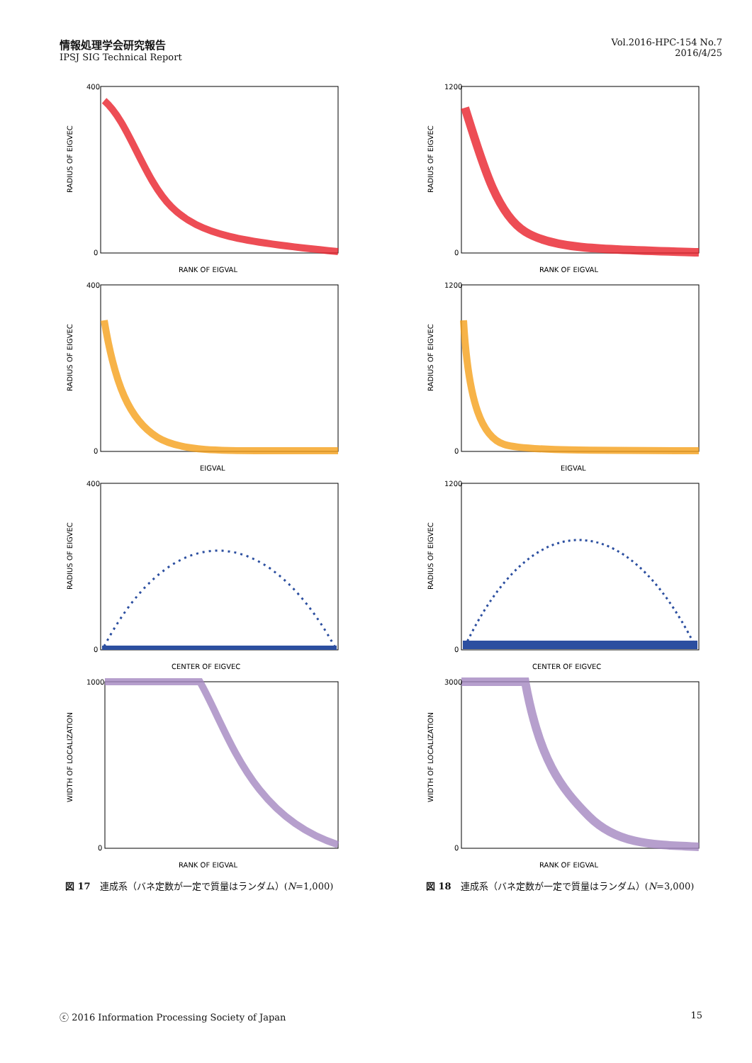情報処理学会研究報告
IPSJ SIG Technical Report
Vol.2016-HPC-154 No.7
2016/4/25
400
0
RANK OF EIGVAL
RADIUS OF EIGVEC
400
0
EIGVAL
RADIUS OF EIGVEC
400
0
CENTER OF EIGVEC
RADIUS OF EIGVEC
1000
0
RANK OF EIGVAL
WIDTH OF LOCALIZATION
図 17　連成系（バネ定数が一定で質量はランダム）(N=1,000)
1200
0
RANK OF EIGVAL
RADIUS OF EIGVEC
1200
0
EIGVAL
RADIUS OF EIGVEC
1200
0
CENTER OF EIGVEC
RADIUS OF EIGVEC
3000
0
RANK OF EIGVAL
WIDTH OF LOCALIZATION
図 18　連成系（バネ定数が一定で質量はランダム）(N=3,000)
ⓒ 2016 Information Processing Society of Japan 15